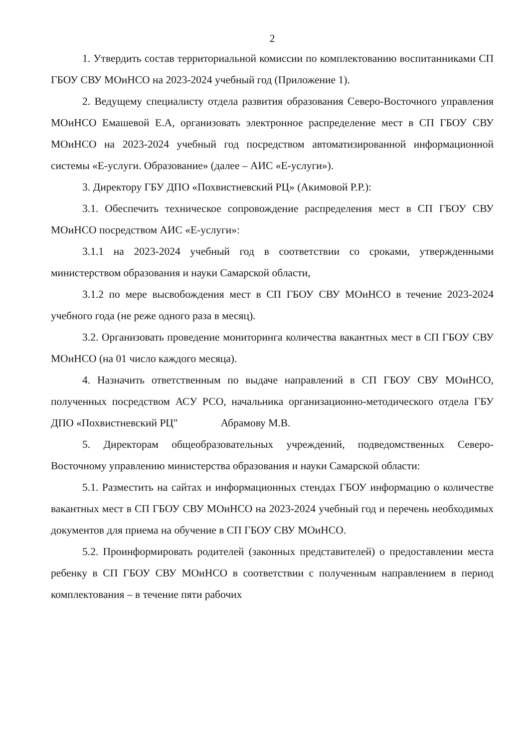2
1. Утвердить состав территориальной комиссии по комплектованию воспитанниками СП ГБОУ СВУ МОиНСО на 2023-2024 учебный год (Приложение 1).
2. Ведущему специалисту отдела развития образования Северо-Восточного управления МОиНСО Емашевой Е.А, организовать электронное распределение мест в СП ГБОУ СВУ МОиНСО на 2023-2024 учебный год посредством автоматизированной информационной системы «Е-услуги. Образование» (далее – АИС «Е-услуги»).
3. Директору ГБУ ДПО «Похвистневский РЦ» (Акимовой Р.Р.):
3.1. Обеспечить техническое сопровождение распределения мест в СП ГБОУ СВУ МОиНСО посредством АИС «Е-услуги»:
3.1.1 на 2023-2024 учебный год в соответствии со сроками, утвержденными министерством образования и науки Самарской области,
3.1.2 по мере высвобождения мест в СП ГБОУ СВУ МОиНСО в течение 2023-2024 учебного года (не реже одного раза в месяц).
3.2. Организовать проведение мониторинга количества вакантных мест в СП ГБОУ СВУ МОиНСО (на 01 число каждого месяца).
4. Назначить ответственным по выдаче направлений в СП ГБОУ СВУ МОиНСО, полученных посредством АСУ РСО, начальника организационно-методического отдела ГБУ ДПО «Похвистневский РЦ" Абрамову М.В.
5. Директорам общеобразовательных учреждений, подведомственных Северо-Восточному управлению министерства образования и науки Самарской области:
5.1. Разместить на сайтах и информационных стендах ГБОУ информацию о количестве вакантных мест в СП ГБОУ СВУ МОиНСО на 2023-2024 учебный год и перечень необходимых документов для приема на обучение в СП ГБОУ СВУ МОиНСО.
5.2. Проинформировать родителей (законных представителей) о предоставлении места ребенку в СП ГБОУ СВУ МОиНСО в соответствии с полученным направлением в период комплектования – в течение пяти рабочих